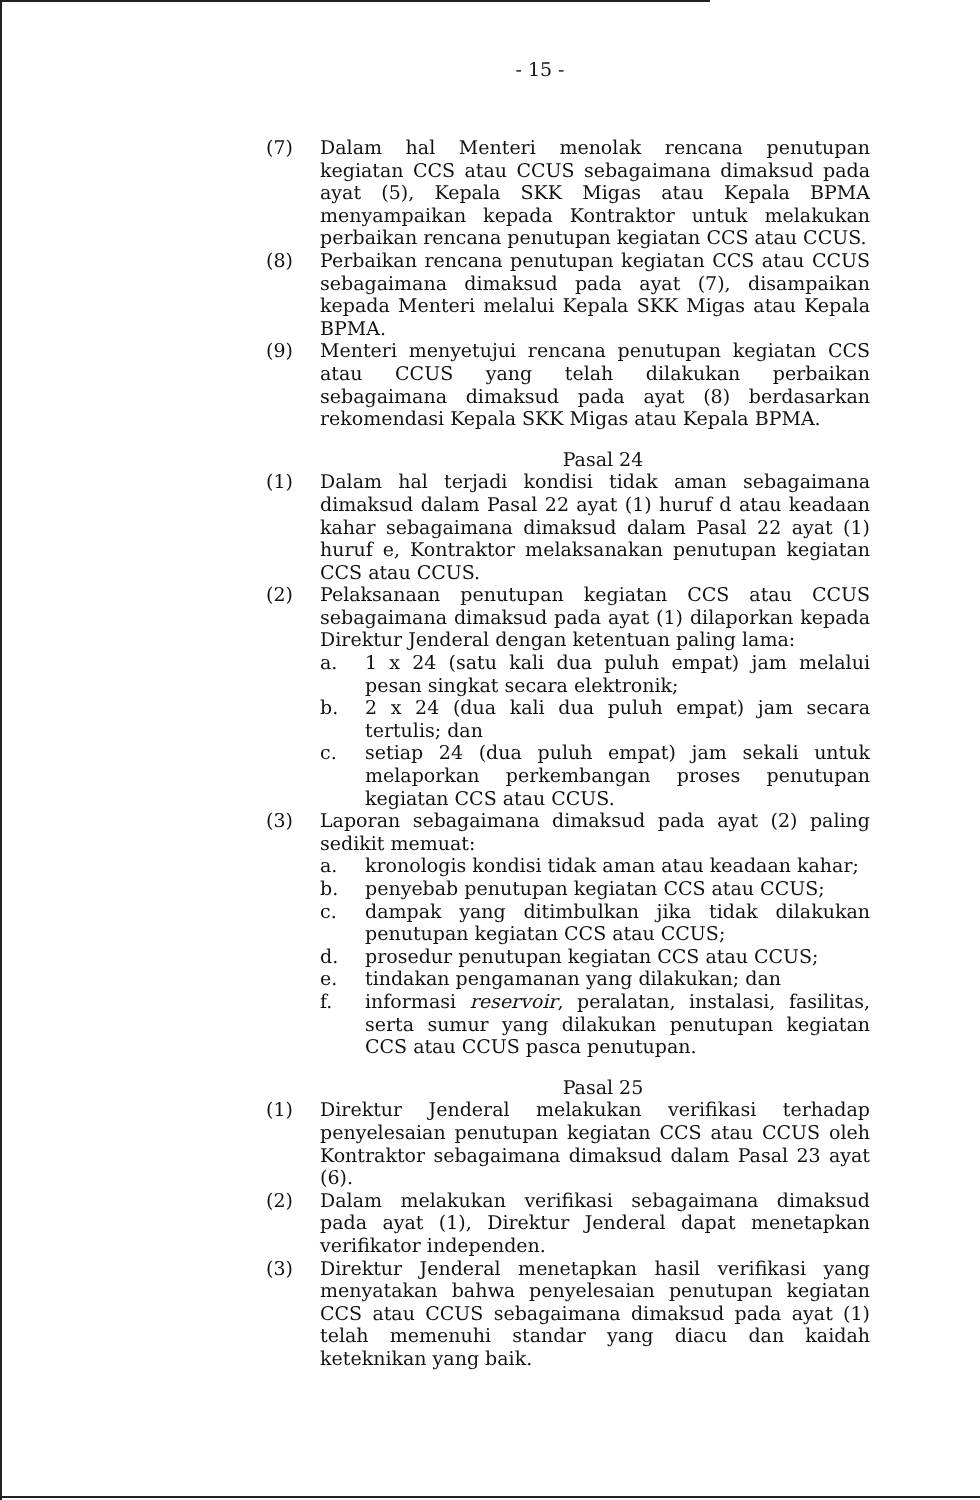- 15 -
(7) Dalam hal Menteri menolak rencana penutupan kegiatan CCS atau CCUS sebagaimana dimaksud pada ayat (5), Kepala SKK Migas atau Kepala BPMA menyampaikan kepada Kontraktor untuk melakukan perbaikan rencana penutupan kegiatan CCS atau CCUS.
(8) Perbaikan rencana penutupan kegiatan CCS atau CCUS sebagaimana dimaksud pada ayat (7), disampaikan kepada Menteri melalui Kepala SKK Migas atau Kepala BPMA.
(9) Menteri menyetujui rencana penutupan kegiatan CCS atau CCUS yang telah dilakukan perbaikan sebagaimana dimaksud pada ayat (8) berdasarkan rekomendasi Kepala SKK Migas atau Kepala BPMA.
Pasal 24
(1) Dalam hal terjadi kondisi tidak aman sebagaimana dimaksud dalam Pasal 22 ayat (1) huruf d atau keadaan kahar sebagaimana dimaksud dalam Pasal 22 ayat (1) huruf e, Kontraktor melaksanakan penutupan kegiatan CCS atau CCUS.
(2) Pelaksanaan penutupan kegiatan CCS atau CCUS sebagaimana dimaksud pada ayat (1) dilaporkan kepada Direktur Jenderal dengan ketentuan paling lama:
a. 1 x 24 (satu kali dua puluh empat) jam melalui pesan singkat secara elektronik;
b. 2 x 24 (dua kali dua puluh empat) jam secara tertulis; dan
c. setiap 24 (dua puluh empat) jam sekali untuk melaporkan perkembangan proses penutupan kegiatan CCS atau CCUS.
(3) Laporan sebagaimana dimaksud pada ayat (2) paling sedikit memuat:
a. kronologis kondisi tidak aman atau keadaan kahar;
b. penyebab penutupan kegiatan CCS atau CCUS;
c. dampak yang ditimbulkan jika tidak dilakukan penutupan kegiatan CCS atau CCUS;
d. prosedur penutupan kegiatan CCS atau CCUS;
e. tindakan pengamanan yang dilakukan; dan
f. informasi reservoir, peralatan, instalasi, fasilitas, serta sumur yang dilakukan penutupan kegiatan CCS atau CCUS pasca penutupan.
Pasal 25
(1) Direktur Jenderal melakukan verifikasi terhadap penyelesaian penutupan kegiatan CCS atau CCUS oleh Kontraktor sebagaimana dimaksud dalam Pasal 23 ayat (6).
(2) Dalam melakukan verifikasi sebagaimana dimaksud pada ayat (1), Direktur Jenderal dapat menetapkan verifikator independen.
(3) Direktur Jenderal menetapkan hasil verifikasi yang menyatakan bahwa penyelesaian penutupan kegiatan CCS atau CCUS sebagaimana dimaksud pada ayat (1) telah memenuhi standar yang diacu dan kaidah keteknikan yang baik.